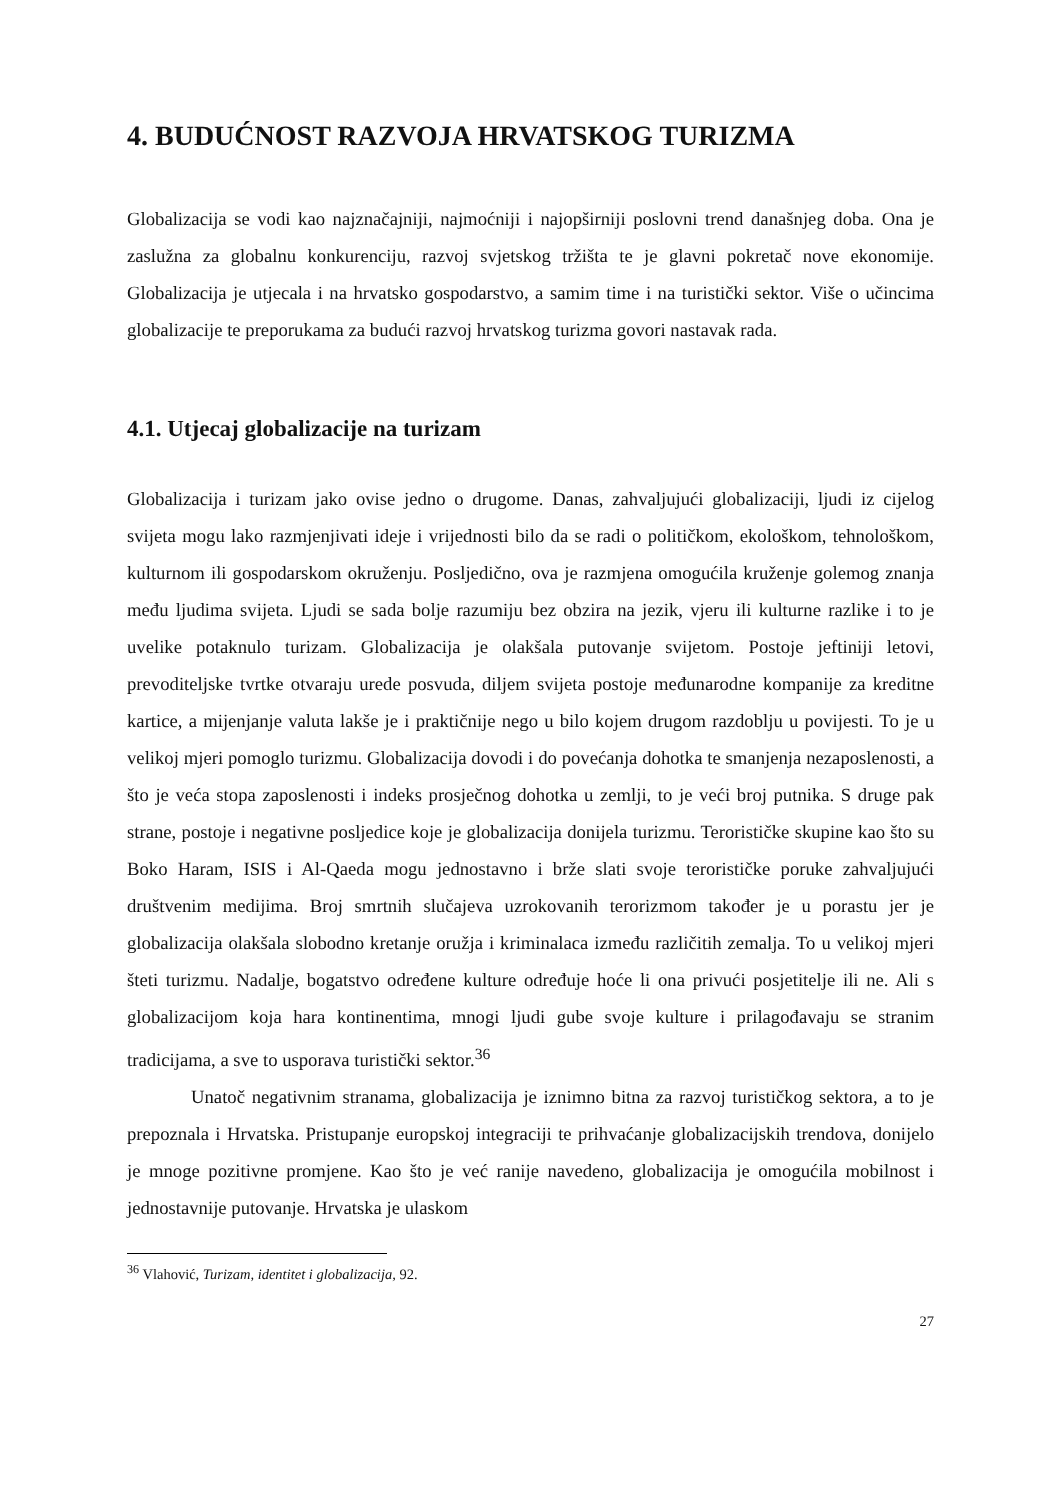4. BUDUĆNOST RAZVOJA HRVATSKOG TURIZMA
Globalizacija se vodi kao najznačajniji, najmoćniji i najopširniji poslovni trend današnjeg doba. Ona je zaslužna za globalnu konkurenciju, razvoj svjetskog tržišta te je glavni pokretač nove ekonomije. Globalizacija je utjecala i na hrvatsko gospodarstvo, a samim time i na turistički sektor. Više o učincima globalizacije te preporukama za budući razvoj hrvatskog turizma govori nastavak rada.
4.1. Utjecaj globalizacije na turizam
Globalizacija i turizam jako ovise jedno o drugome. Danas, zahvaljujući globalizaciji, ljudi iz cijelog svijeta mogu lako razmjenjivati ideje i vrijednosti bilo da se radi o političkom, ekološkom, tehnološkom, kulturnom ili gospodarskom okruženju. Posljedično, ova je razmjena omogućila kruženje golemog znanja među ljudima svijeta. Ljudi se sada bolje razumiju bez obzira na jezik, vjeru ili kulturne razlike i to je uvelike potaknulo turizam. Globalizacija je olakšala putovanje svijetom. Postoje jeftiniji letovi, prevoditeljske tvrtke otvaraju urede posvuda, diljem svijeta postoje međunarodne kompanije za kreditne kartice, a mijenjanje valuta lakše je i praktičnije nego u bilo kojem drugom razdoblju u povijesti. To je u velikoj mjeri pomoglo turizmu. Globalizacija dovodi i do povećanja dohotka te smanjenja nezaposlenosti, a što je veća stopa zaposlenosti i indeks prosječnog dohotka u zemlji, to je veći broj putnika. S druge pak strane, postoje i negativne posljedice koje je globalizacija donijela turizmu. Terorističke skupine kao što su Boko Haram, ISIS i Al-Qaeda mogu jednostavno i brže slati svoje terorističke poruke zahvaljujući društvenim medijima. Broj smrtnih slučajeva uzrokovanih terorizmom također je u porastu jer je globalizacija olakšala slobodno kretanje oružja i kriminalaca između različitih zemalja. To u velikoj mjeri šteti turizmu. Nadalje, bogatstvo određene kulture određuje hoće li ona privući posjetitelje ili ne. Ali s globalizacijom koja hara kontinentima, mnogi ljudi gube svoje kulture i prilagođavaju se stranim tradicijama, a sve to usporava turistički sektor.<sup>36</sup>
Unatoč negativnim stranama, globalizacija je iznimno bitna za razvoj turističkog sektora, a to je prepoznala i Hrvatska. Pristupanje europskoj integraciji te prihvaćanje globalizacijskih trendova, donijelo je mnoge pozitivne promjene. Kao što je već ranije navedeno, globalizacija je omogućila mobilnost i jednostavnije putovanje. Hrvatska je ulaskom
<sup>36</sup> Vlahović, Turizam, identitet i globalizacija, 92.
27